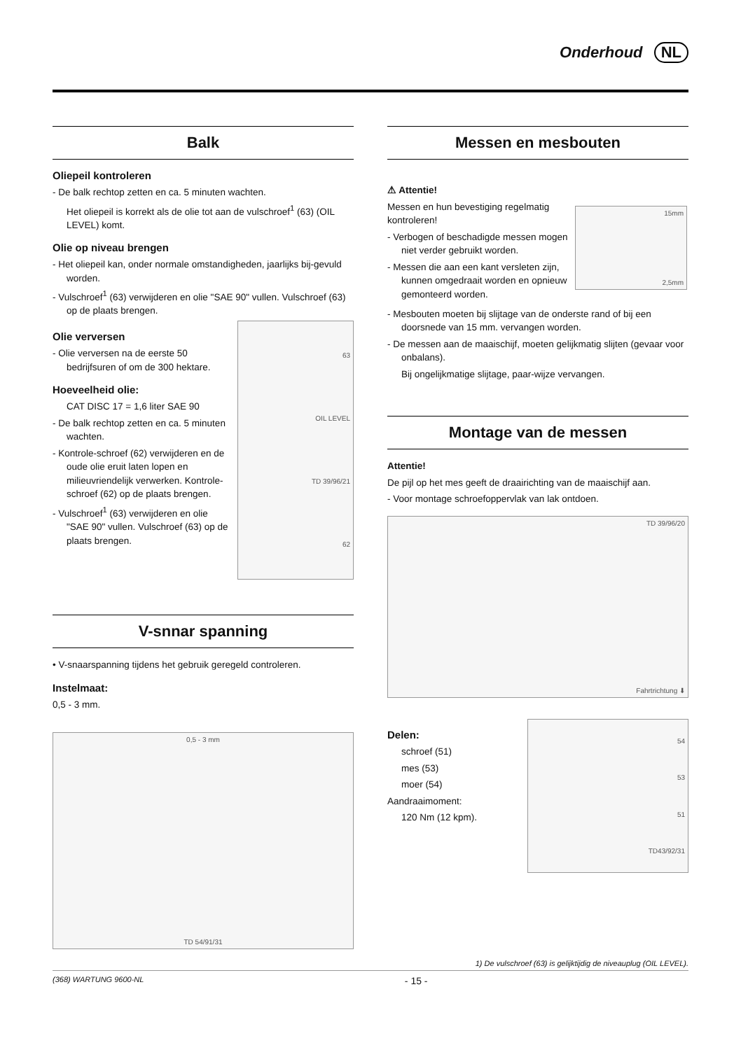Onderhoud NL
Balk
Oliepeil kontroleren
- De balk rechtop zetten en ca. 5 minuten wachten.
Het oliepeil is korrekt als de olie tot aan de vulschroef<sup>1</sup> (63) (OIL LEVEL) komt.
Olie op niveau brengen
- Het oliepeil kan, onder normale omstandigheden, jaarlijks bij-gevuld worden.
- Vulschroef<sup>1</sup> (63) verwijderen en olie "SAE 90" vullen. Vulschroef (63) op de plaats brengen.
Olie verversen
- Olie verversen na de eerste 50 bedrijfsuren of om de 300 hektare.
Hoeveelheid olie:
CAT DISC 17 = 1,6 liter SAE 90
- De balk rechtop zetten en ca. 5 minuten wachten.
- Kontrole-schroef (62) verwijderen en de oude olie eruit laten lopen en milieuvriendelijk verwerken. Kontrole-schroef (62) op de plaats brengen.
- Vulschroef<sup>1</sup> (63) verwijderen en olie "SAE 90" vullen. Vulschroef (63) op de plaats brengen.
63
OIL LEVEL
TD 39/96/21
62
V-snnar spanning
• V-snaarspanning tijdens het gebruik geregeld controleren.
Instelmaat:
0,5 - 3 mm.
0,5 - 3 mm
TD 54/91/31
Messen en mesbouten
⚠ Attentie!
Messen en hun bevestiging regelmatig kontroleren!
- Verbogen of beschadigde messen mogen niet verder gebruikt worden.
- Messen die aan een kant versleten zijn, kunnen omgedraait worden en opnieuw gemonteerd worden.
15mm
2,5mm
- Mesbouten moeten bij slijtage van de onderste rand of bij een doorsnede van 15 mm. vervangen worden.
- De messen aan de maaischijf, moeten gelijkmatig slijten (gevaar voor onbalans).
Bij ongelijkmatige slijtage, paar-wijze vervangen.
Montage van de messen
Attentie!
De pijl op het mes geeft de draairichting van de maaischijf aan.
- Voor montage schroefoppervlak van lak ontdoen.
TD 39/96/20
Fahrtrichtung ⬇
Delen:
schroef (51)
mes (53)
moer (54)
Aandraaimoment:
120 Nm (12 kpm).
54
53
51
TD43/92/31
1) De vulschroef (63) is gelijktijdig de niveauplug (OIL LEVEL).
(368) WARTUNG 9600-NL - 15 -